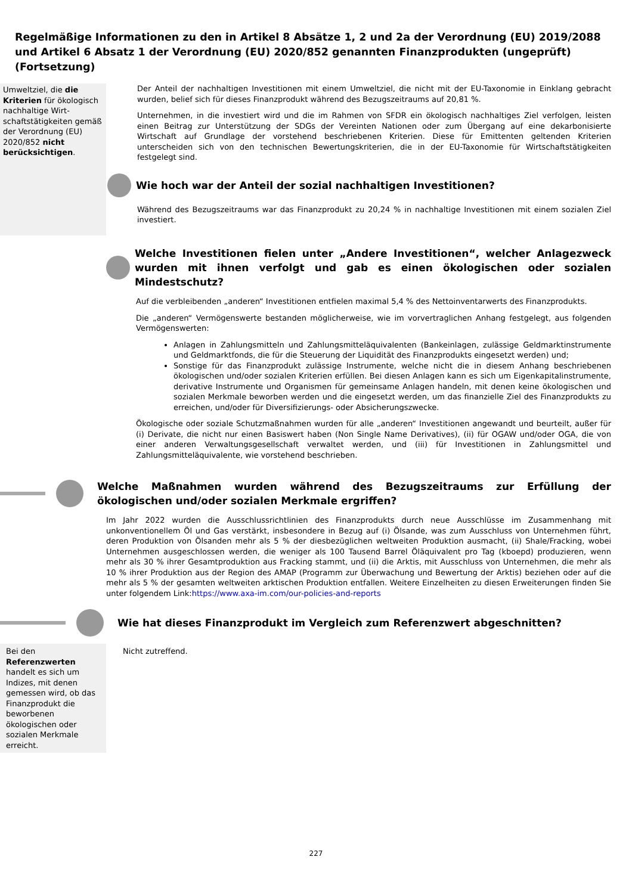Regelmäßige Informationen zu den in Artikel 8 Absätze 1, 2 und 2a der Verordnung (EU) 2019/2088 und Artikel 6 Absatz 1 der Verordnung (EU) 2020/852 genannten Finanzprodukten (ungeprüft) (Fortsetzung)
Umweltziel, die die Kriterien für ökologisch nachhaltige Wirt­schaftstätigkeiten gemäß der Verordnung (EU) 2020/852 nicht berücksichtigen.
Der Anteil der nachhaltigen Investitionen mit einem Umweltziel, die nicht mit der EU-Taxonomie in Einklang gebracht wurden, belief sich für dieses Finanzprodukt während des Bezugszeitraums auf 20,81 %.
Unternehmen, in die investiert wird und die im Rahmen von SFDR ein ökologisch nachhaltiges Ziel verfolgen, leisten einen Beitrag zur Unterstützung der SDGs der Vereinten Nationen oder zum Übergang auf eine dekarbonisierte Wirtschaft auf Grundlage der vorstehend beschriebenen Kriterien. Diese für Emittenten geltenden Kriterien unterscheiden sich von den technischen Bewertungskriterien, die in der EU-Taxonomie für Wirtschaftstätigkeiten festgelegt sind.
Wie hoch war der Anteil der sozial nachhaltigen Investitionen?
Während des Bezugszeitraums war das Finanzprodukt zu 20,24 % in nachhaltige Investitionen mit einem sozialen Ziel investiert.
Welche Investitionen fielen unter „Andere Investitionen“, welcher Anlagezweck wurden mit ihnen verfolgt und gab es einen ökologischen oder sozialen Mindestschutz?
Auf die verbleibenden „anderen“ Investitionen entfielen maximal 5,4 % des Nettoinventarwerts des Finanzprodukts.
Die „anderen“ Vermögenswerte bestanden möglicherweise, wie im vorvertraglichen Anhang festgelegt, aus folgenden Vermögenswerten:
Anlagen in Zahlungsmitteln und Zahlungsmitteläquivalenten (Bankeinlagen, zulässige Geldmarktinstrumente und Geldmarktfonds, die für die Steuerung der Liquidität des Finanzprodukts eingesetzt werden) und;
Sonstige für das Finanzprodukt zulässige Instrumente, welche nicht die in diesem Anhang beschriebenen ökologischen und/oder sozialen Kriterien erfüllen. Bei diesen Anlagen kann es sich um Eigenkapitalinstrumente, derivative Instrumente und Organismen für gemeinsame Anlagen handeln, mit denen keine ökologischen und sozialen Merkmale beworben werden und die eingesetzt werden, um das finanzielle Ziel des Finanzprodukts zu erreichen, und/oder für Diversifizierungs- oder Absicherungszwecke.
Ökologische oder soziale Schutzmaßnahmen wurden für alle „anderen“ Investitionen angewandt und beurteilt, außer für (i) Derivate, die nicht nur einen Basiswert haben (Non Single Name Derivatives), (ii) für OGAW und/oder OGA, die von einer anderen Verwaltungsgesellschaft verwaltet werden, und (iii) für Investitionen in Zahlungsmittel und Zahlungsmitteläquivalente, wie vorstehend beschrieben.
Welche Maßnahmen wurden während des Bezugszeitraums zur Erfüllung der ökologischen und/oder sozialen Merkmale ergriffen?
Im Jahr 2022 wurden die Ausschlussrichtlinien des Finanzprodukts durch neue Ausschlüsse im Zusammenhang mit unkonventionellem Öl und Gas verstärkt, insbesondere in Bezug auf (i) Ölsande, was zum Ausschluss von Unternehmen führt, deren Produktion von Ölsanden mehr als 5 % der diesbezüglichen weltweiten Produktion ausmacht, (ii) Shale/Fracking, wobei Unternehmen ausgeschlossen werden, die weniger als 100 Tausend Barrel Öläquivalent pro Tag (kboepd) produzieren, wenn mehr als 30 % ihrer Gesamtproduktion aus Fracking stammt, und (ii) die Arktis, mit Ausschluss von Unternehmen, die mehr als 10 % ihrer Produktion aus der Region des AMAP (Programm zur Überwachung und Bewertung der Arktis) beziehen oder auf die mehr als 5 % der gesamten weltweiten arktischen Produktion entfallen. Weitere Einzelheiten zu diesen Erweiterungen finden Sie unter folgendem Link:https://www.axa-im.com/our-policies-and-reports
Wie hat dieses Finanzprodukt im Vergleich zum Referenzwert abgeschnitten?
Bei den
Referenzwerten handelt es sich um Indizes, mit denen gemessen wird, ob das Finanzprodukt die beworbenen ökologischen oder sozialen Merkmale erreicht.
Nicht zutreffend.
227